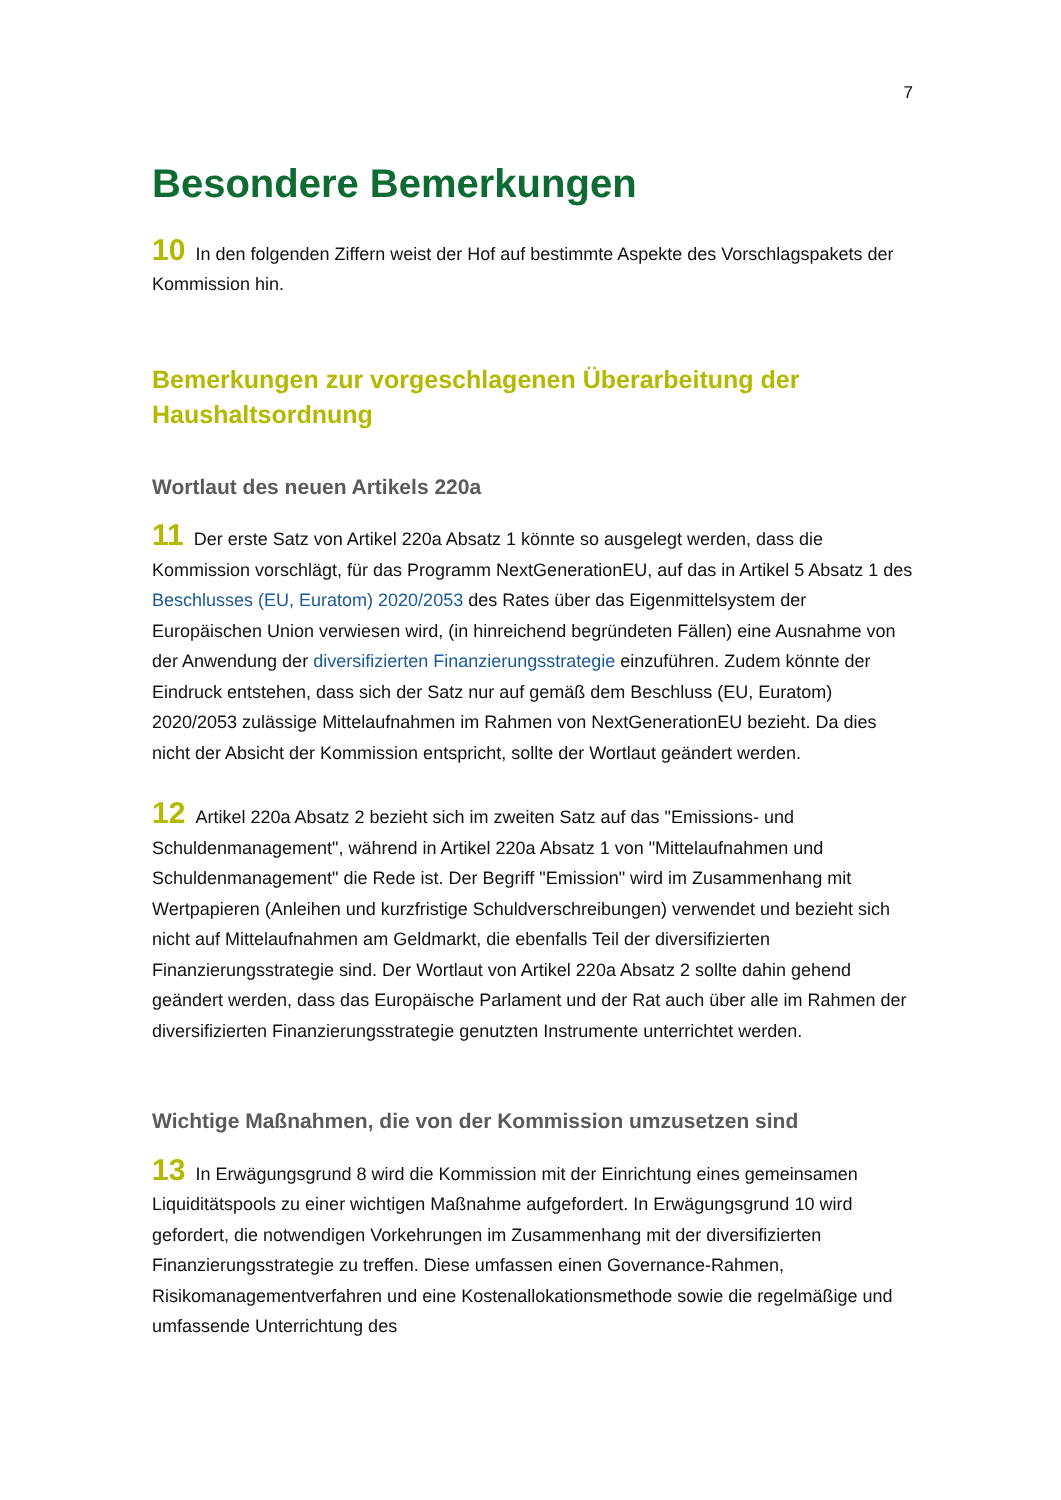7
Besondere Bemerkungen
10 In den folgenden Ziffern weist der Hof auf bestimmte Aspekte des Vorschlagspakets der Kommission hin.
Bemerkungen zur vorgeschlagenen Überarbeitung der Haushaltsordnung
Wortlaut des neuen Artikels 220a
11 Der erste Satz von Artikel 220a Absatz 1 könnte so ausgelegt werden, dass die Kommission vorschlägt, für das Programm NextGenerationEU, auf das in Artikel 5 Absatz 1 des Beschlusses (EU, Euratom) 2020/2053 des Rates über das Eigenmittelsystem der Europäischen Union verwiesen wird, (in hinreichend begründeten Fällen) eine Ausnahme von der Anwendung der diversifizierten Finanzierungsstrategie einzuführen. Zudem könnte der Eindruck entstehen, dass sich der Satz nur auf gemäß dem Beschluss (EU, Euratom) 2020/2053 zulässige Mittelaufnahmen im Rahmen von NextGenerationEU bezieht. Da dies nicht der Absicht der Kommission entspricht, sollte der Wortlaut geändert werden.
12 Artikel 220a Absatz 2 bezieht sich im zweiten Satz auf das "Emissions- und Schuldenmanagement", während in Artikel 220a Absatz 1 von "Mittelaufnahmen und Schuldenmanagement" die Rede ist. Der Begriff "Emission" wird im Zusammenhang mit Wertpapieren (Anleihen und kurzfristige Schuldverschreibungen) verwendet und bezieht sich nicht auf Mittelaufnahmen am Geldmarkt, die ebenfalls Teil der diversifizierten Finanzierungsstrategie sind. Der Wortlaut von Artikel 220a Absatz 2 sollte dahin gehend geändert werden, dass das Europäische Parlament und der Rat auch über alle im Rahmen der diversifizierten Finanzierungsstrategie genutzten Instrumente unterrichtet werden.
Wichtige Maßnahmen, die von der Kommission umzusetzen sind
13 In Erwägungsgrund 8 wird die Kommission mit der Einrichtung eines gemeinsamen Liquiditätspools zu einer wichtigen Maßnahme aufgefordert. In Erwägungsgrund 10 wird gefordert, die notwendigen Vorkehrungen im Zusammenhang mit der diversifizierten Finanzierungsstrategie zu treffen. Diese umfassen einen Governance-Rahmen, Risikomanagementverfahren und eine Kostenallokationsmethode sowie die regelmäßige und umfassende Unterrichtung des